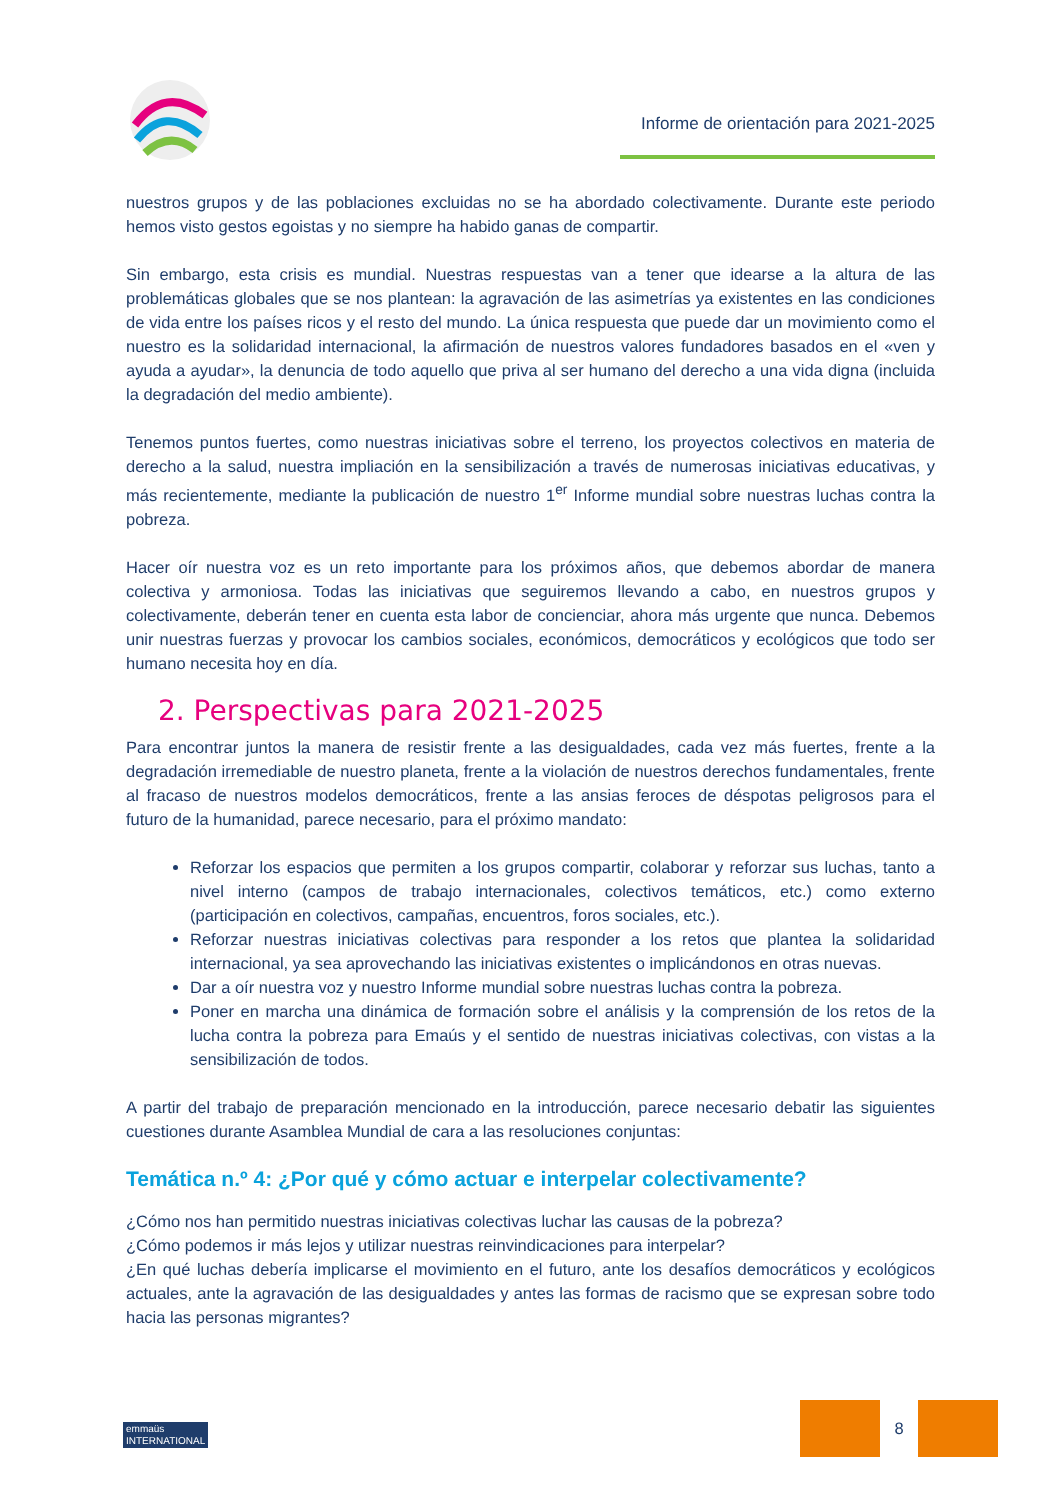Informe de orientación para 2021-2025
nuestros grupos y de las poblaciones excluidas no se ha abordado colectivamente. Durante este periodo hemos visto gestos egoistas y no siempre ha habido ganas de compartir.
Sin embargo, esta crisis es mundial. Nuestras respuestas van a tener que idearse a la altura de las problemáticas globales que se nos plantean: la agravación de las asimetrías ya existentes en las condiciones de vida entre los países ricos y el resto del mundo. La única respuesta que puede dar un movimiento como el nuestro es la solidaridad internacional, la afirmación de nuestros valores fundadores basados en el «ven y ayuda a ayudar», la denuncia de todo aquello que priva al ser humano del derecho a una vida digna (incluida la degradación del medio ambiente).
Tenemos puntos fuertes, como nuestras iniciativas sobre el terreno, los proyectos colectivos en materia de derecho a la salud, nuestra impliación en la sensibilización a través de numerosas iniciativas educativas, y más recientemente, mediante la publicación de nuestro 1<sup>er</sup> Informe mundial sobre nuestras luchas contra la pobreza.
Hacer oír nuestra voz es un reto importante para los próximos años, que debemos abordar de manera colectiva y armoniosa. Todas las iniciativas que seguiremos llevando a cabo, en nuestros grupos y colectivamente, deberán tener en cuenta esta labor de concienciar, ahora más urgente que nunca. Debemos unir nuestras fuerzas y provocar los cambios sociales, económicos, democráticos y ecológicos que todo ser humano necesita hoy en día.
2. Perspectivas para 2021-2025
Para encontrar juntos la manera de resistir frente a las desigualdades, cada vez más fuertes, frente a la degradación irremediable de nuestro planeta, frente a la violación de nuestros derechos fundamentales, frente al fracaso de nuestros modelos democráticos, frente a las ansias feroces de déspotas peligrosos para el futuro de la humanidad, parece necesario, para el próximo mandato:
Reforzar los espacios que permiten a los grupos compartir, colaborar y reforzar sus luchas, tanto a nivel interno (campos de trabajo internacionales, colectivos temáticos, etc.) como externo (participación en colectivos, campañas, encuentros, foros sociales, etc.).
Reforzar nuestras iniciativas colectivas para responder a los retos que plantea la solidaridad internacional, ya sea aprovechando las iniciativas existentes o implicándonos en otras nuevas.
Dar a oír nuestra voz y nuestro Informe mundial sobre nuestras luchas contra la pobreza.
Poner en marcha una dinámica de formación sobre el análisis y la comprensión de los retos de la lucha contra la pobreza para Emaús y el sentido de nuestras iniciativas colectivas, con vistas a la sensibilización de todos.
A partir del trabajo de preparación mencionado en la introducción, parece necesario debatir las siguientes cuestiones durante Asamblea Mundial de cara a las resoluciones conjuntas:
Temática n.º 4: ¿Por qué y cómo actuar e interpelar colectivamente?
¿Cómo nos han permitido nuestras iniciativas colectivas luchar las causas de la pobreza?
¿Cómo podemos ir más lejos y utilizar nuestras reinvindicaciones para interpelar?
¿En qué luchas debería implicarse el movimiento en el futuro, ante los desafíos democráticos y ecológicos actuales, ante la agravación de las desigualdades y antes las formas de racismo que se expresan sobre todo hacia las personas migrantes?
emmaüs
INTERNATIONAL
8